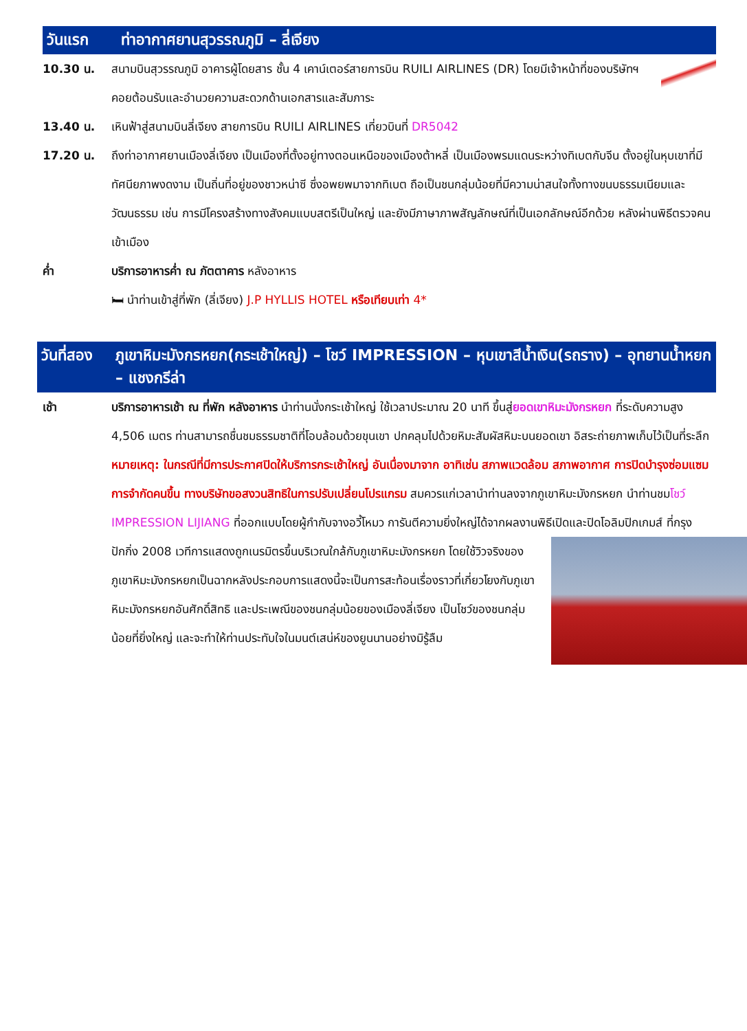วันแรก ท่าอากาศยานสุวรรณภูมิ – ลี่เจียง
10.30 น. สนามบินสุวรรณภูมิ อาคารผู้โดยสาร ชั้น 4 เคาน์เตอร์สายการบิน RUILI AIRLINES (DR) โดยมีเจ้าหน้าที่ของบริษัทฯ คอยต้อนรับและอำนวยความสะดวกด้านเอกสารและสัมภาระ
13.40 น. เหินฟ้าสู่สนามบินลี่เจียง สายการบิน RUILI AIRLINES เที่ยวบินที่ DR5042
17.20 น. ถึงท่าอากาศยานเมืองลี่เจียง เป็นเมืองที่ตั้งอยู่ทางตอนเหนือของเมืองต้าหลี่ เป็นเมืองพรมแดนระหว่างทิเบตกับจีน ตั้งอยู่ในหุบเขาที่มีทัศนียภาพงดงาม เป็นถิ่นที่อยู่ของชาวหน่าซี ซึ่งอพยพมาจากทิเบต ถือเป็นชนกลุ่มน้อยที่มีความน่าสนใจทั้งทางขนบธรรมเนียมและวัฒนธรรม เช่น การมีโครงสร้างทางสังคมแบบสตรีเป็นใหญ่ และยังมีภาษาภาพสัญลักษณ์ที่เป็นเอกลักษณ์อีกด้วย หลังผ่านพิธีตรวจคนเข้าเมือง
ค่ำ บริการอาหารค่ำ ณ ภัตตาคาร หลังอาหาร
🛏 นำท่านเข้าสู่ที่พัก (ลี่เจียง) J.P HYLLIS HOTEL หรือเทียบเท่า 4*
วันที่สอง ภูเขาหิมะมังกรหยก(กระเช้าใหญ่) – โชว์ IMPRESSION – หุบเขาสีน้ำเงิน(รถราง) – อุทยานน้ำหยก – แชงกรีล่า
เช้า บริการอาหารเช้า ณ ที่พัก หลังอาหาร นำท่านนั่งกระเช้าใหญ่ ใช้เวลาประมาณ 20 นาที ขึ้นสู่ยอดเขาหิมะมังกรหยก ที่ระดับความสูง 4,506 เมตร ท่านสามารถชื่นชมธรรมชาติที่โอบล้อมด้วยขุนเขา ปกคลุมไปด้วยหิมะสัมผัสหิมะบนยอดเขา อิสระถ่ายภาพเก็บไว้เป็นที่ระลึก
หมายเหตุ: ในกรณีที่มีการประกาศปิดให้บริการกระเช้าใหญ่ อันเนื่องมาจาก อาทิเช่น สภาพแวดล้อม สภาพอากาศ การปิดบำรุงซ่อมแซม การจำกัดคนขึ้น ทางบริษัทขอสงวนสิทธิในการปรับเปลี่ยนโปรแกรม สมควรแก่เวลานำท่านลงจากภูเขาหิมะมังกรหยก นำท่านชมโชว์ IMPRESSION LIJIANG ที่ออกแบบโดยผู้กำกับจางอวี้โหมว การันตีความยิ่งใหญ่ได้จากผลงานพิธีเปิดและปิดโอลิมปิกเกมส์
ที่กรุงปักกิ่ง 2008 เวทีการแสดงถูกเนรมิตรขึ้นบริเวณใกล้กับภูเขาหิมะมังกรหยก โดยใช้วิวจริงของภูเขาหิมะมังกรหยกเป็นฉากหลังประกอบการแสดงนี้จะเป็นการสะท้อนเรื่องราวที่เกี่ยวโยงกับภูเขาหิมะมังกรหยกอันศักดิ์สิทธิ และประเพณีของชนกลุ่มน้อยของเมืองลี่เจียง เป็นโชว์ของชนกลุ่มน้อยที่ยิ่งใหญ่ และจะทำให้ท่านประทับใจในมนต์เสน่ห์ของยูนนานอย่างมิรู้ลืม